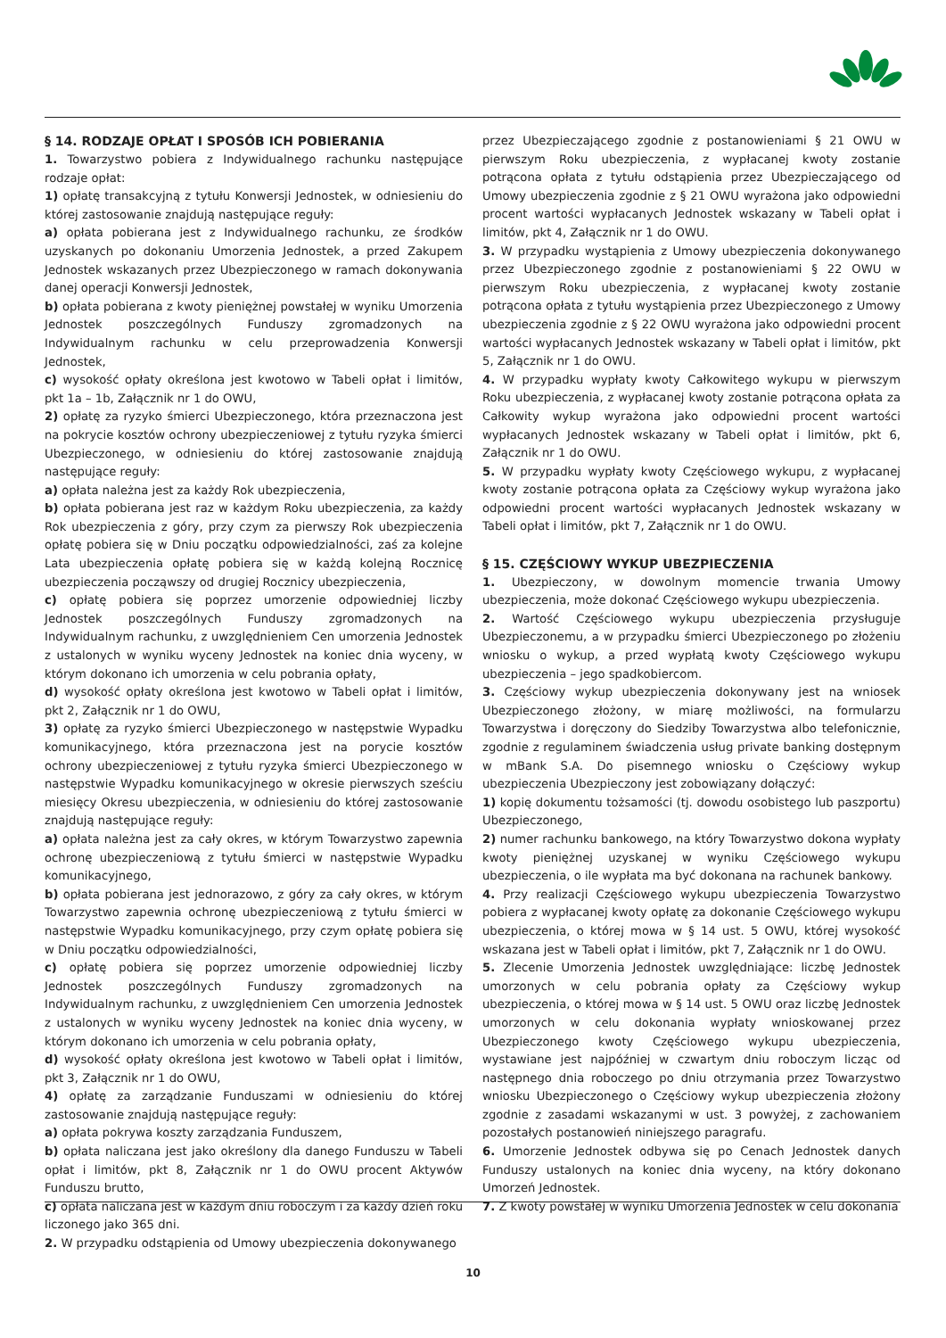§ 14. RODZAJE OPŁAT I SPOSÓB ICH POBIERANIA
1. Towarzystwo pobiera z Indywidualnego rachunku następujące rodzaje opłat:
1) opłatę transakcyjną z tytułu Konwersji Jednostek, w odniesieniu do której zastosowanie znajdują następujące reguły:
a) opłata pobierana jest z Indywidualnego rachunku, ze środków uzyskanych po dokonaniu Umorzenia Jednostek, a przed Zakupem Jednostek wskazanych przez Ubezpieczonego w ramach dokonywania danej operacji Konwersji Jednostek,
b) opłata pobierana z kwoty pieniężnej powstałej w wyniku Umorzenia Jednostek poszczególnych Funduszy zgromadzonych na Indywidualnym rachunku w celu przeprowadzenia Konwersji Jednostek,
c) wysokość opłaty określona jest kwotowo w Tabeli opłat i limitów, pkt 1a – 1b, Załącznik nr 1 do OWU,
2) opłatę za ryzyko śmierci Ubezpieczonego, która przeznaczona jest na pokrycie kosztów ochrony ubezpieczeniowej z tytułu ryzyka śmierci Ubezpieczonego, w odniesieniu do której zastosowanie znajdują następujące reguły:
a) opłata należna jest za każdy Rok ubezpieczenia,
b) opłata pobierana jest raz w każdym Roku ubezpieczenia, za każdy Rok ubezpieczenia z góry, przy czym za pierwszy Rok ubezpieczenia opłatę pobiera się w Dniu początku odpowiedzialności, zaś za kolejne Lata ubezpieczenia opłatę pobiera się w każdą kolejną Rocznicę ubezpieczenia począwszy od drugiej Rocznicy ubezpieczenia,
c) opłatę pobiera się poprzez umorzenie odpowiedniej liczby Jednostek poszczególnych Funduszy zgromadzonych na Indywidualnym rachunku, z uwzględnieniem Cen umorzenia Jednostek z ustalonych w wyniku wyceny Jednostek na koniec dnia wyceny, w którym dokonano ich umorzenia w celu pobrania opłaty,
d) wysokość opłaty określona jest kwotowo w Tabeli opłat i limitów, pkt 2, Załącznik nr 1 do OWU,
3) opłatę za ryzyko śmierci Ubezpieczonego w następstwie Wypadku komunikacyjnego, która przeznaczona jest na porycie kosztów ochrony ubezpieczeniowej z tytułu ryzyka śmierci Ubezpieczonego w następstwie Wypadku komunikacyjnego w okresie pierwszych sześciu miesięcy Okresu ubezpieczenia, w odniesieniu do której zastosowanie znajdują następujące reguły:
a) opłata należna jest za cały okres, w którym Towarzystwo zapewnia ochronę ubezpieczeniową z tytułu śmierci w następstwie Wypadku komunikacyjnego,
b) opłata pobierana jest jednorazowo, z góry za cały okres, w którym Towarzystwo zapewnia ochronę ubezpieczeniową z tytułu śmierci w następstwie Wypadku komunikacyjnego, przy czym opłatę pobiera się w Dniu początku odpowiedzialności,
c) opłatę pobiera się poprzez umorzenie odpowiedniej liczby Jednostek poszczególnych Funduszy zgromadzonych na Indywidualnym rachunku, z uwzględnieniem Cen umorzenia Jednostek z ustalonych w wyniku wyceny Jednostek na koniec dnia wyceny, w którym dokonano ich umorzenia w celu pobrania opłaty,
d) wysokość opłaty określona jest kwotowo w Tabeli opłat i limitów, pkt 3, Załącznik nr 1 do OWU,
4) opłatę za zarządzanie Funduszami w odniesieniu do której zastosowanie znajdują następujące reguły:
a) opłata pokrywa koszty zarządzania Funduszem,
b) opłata naliczana jest jako określony dla danego Funduszu w Tabeli opłat i limitów, pkt 8, Załącznik nr 1 do OWU procent Aktywów Funduszu brutto,
c) opłata naliczana jest w każdym dniu roboczym i za każdy dzień roku liczonego jako 365 dni.
2. W przypadku odstąpienia od Umowy ubezpieczenia dokonywanego
przez Ubezpieczającego zgodnie z postanowieniami § 21 OWU w pierwszym Roku ubezpieczenia, z wypłacanej kwoty zostanie potrącona opłata z tytułu odstąpienia przez Ubezpieczającego od Umowy ubezpieczenia zgodnie z § 21 OWU wyrażona jako odpowiedni procent wartości wypłacanych Jednostek wskazany w Tabeli opłat i limitów, pkt 4, Załącznik nr 1 do OWU.
3. W przypadku wystąpienia z Umowy ubezpieczenia dokonywanego przez Ubezpieczonego zgodnie z postanowieniami § 22 OWU w pierwszym Roku ubezpieczenia, z wypłacanej kwoty zostanie potrącona opłata z tytułu wystąpienia przez Ubezpieczonego z Umowy ubezpieczenia zgodnie z § 22 OWU wyrażona jako odpowiedni procent wartości wypłacanych Jednostek wskazany w Tabeli opłat i limitów, pkt 5, Załącznik nr 1 do OWU.
4. W przypadku wypłaty kwoty Całkowitego wykupu w pierwszym Roku ubezpieczenia, z wypłacanej kwoty zostanie potrącona opłata za Całkowity wykup wyrażona jako odpowiedni procent wartości wypłacanych Jednostek wskazany w Tabeli opłat i limitów, pkt 6, Załącznik nr 1 do OWU.
5. W przypadku wypłaty kwoty Częściowego wykupu, z wypłacanej kwoty zostanie potrącona opłata za Częściowy wykup wyrażona jako odpowiedni procent wartości wypłacanych Jednostek wskazany w Tabeli opłat i limitów, pkt 7, Załącznik nr 1 do OWU.
§ 15. CZĘŚCIOWY WYKUP UBEZPIECZENIA
1. Ubezpieczony, w dowolnym momencie trwania Umowy ubezpieczenia, może dokonać Częściowego wykupu ubezpieczenia.
2. Wartość Częściowego wykupu ubezpieczenia przysługuje Ubezpieczonemu, a w przypadku śmierci Ubezpieczonego po złożeniu wniosku o wykup, a przed wypłatą kwoty Częściowego wykupu ubezpieczenia – jego spadkobiercom.
3. Częściowy wykup ubezpieczenia dokonywany jest na wniosek Ubezpieczonego złożony, w miarę możliwości, na formularzu Towarzystwa i doręczony do Siedziby Towarzystwa albo telefonicznie, zgodnie z regulaminem świadczenia usług private banking dostępnym w mBank S.A. Do pisemnego wniosku o Częściowy wykup ubezpieczenia Ubezpieczony jest zobowiązany dołączyć:
1) kopię dokumentu tożsamości (tj. dowodu osobistego lub paszportu) Ubezpieczonego,
2) numer rachunku bankowego, na który Towarzystwo dokona wypłaty kwoty pieniężnej uzyskanej w wyniku Częściowego wykupu ubezpieczenia, o ile wypłata ma być dokonana na rachunek bankowy.
4. Przy realizacji Częściowego wykupu ubezpieczenia Towarzystwo pobiera z wypłacanej kwoty opłatę za dokonanie Częściowego wykupu ubezpieczenia, o której mowa w § 14 ust. 5 OWU, której wysokość wskazana jest w Tabeli opłat i limitów, pkt 7, Załącznik nr 1 do OWU.
5. Zlecenie Umorzenia Jednostek uwzględniające: liczbę Jednostek umorzonych w celu pobrania opłaty za Częściowy wykup ubezpieczenia, o której mowa w § 14 ust. 5 OWU oraz liczbę Jednostek umorzonych w celu dokonania wypłaty wnioskowanej przez Ubezpieczonego kwoty Częściowego wykupu ubezpieczenia, wystawiane jest najpóźniej w czwartym dniu roboczym licząc od następnego dnia roboczego po dniu otrzymania przez Towarzystwo wniosku Ubezpieczonego o Częściowy wykup ubezpieczenia złożony zgodnie z zasadami wskazanymi w ust. 3 powyżej, z zachowaniem pozostałych postanowień niniejszego paragrafu.
6. Umorzenie Jednostek odbywa się po Cenach Jednostek danych Funduszy ustalonych na koniec dnia wyceny, na który dokonano Umorzeń Jednostek.
7. Z kwoty powstałej w wyniku Umorzenia Jednostek w celu dokonania
10